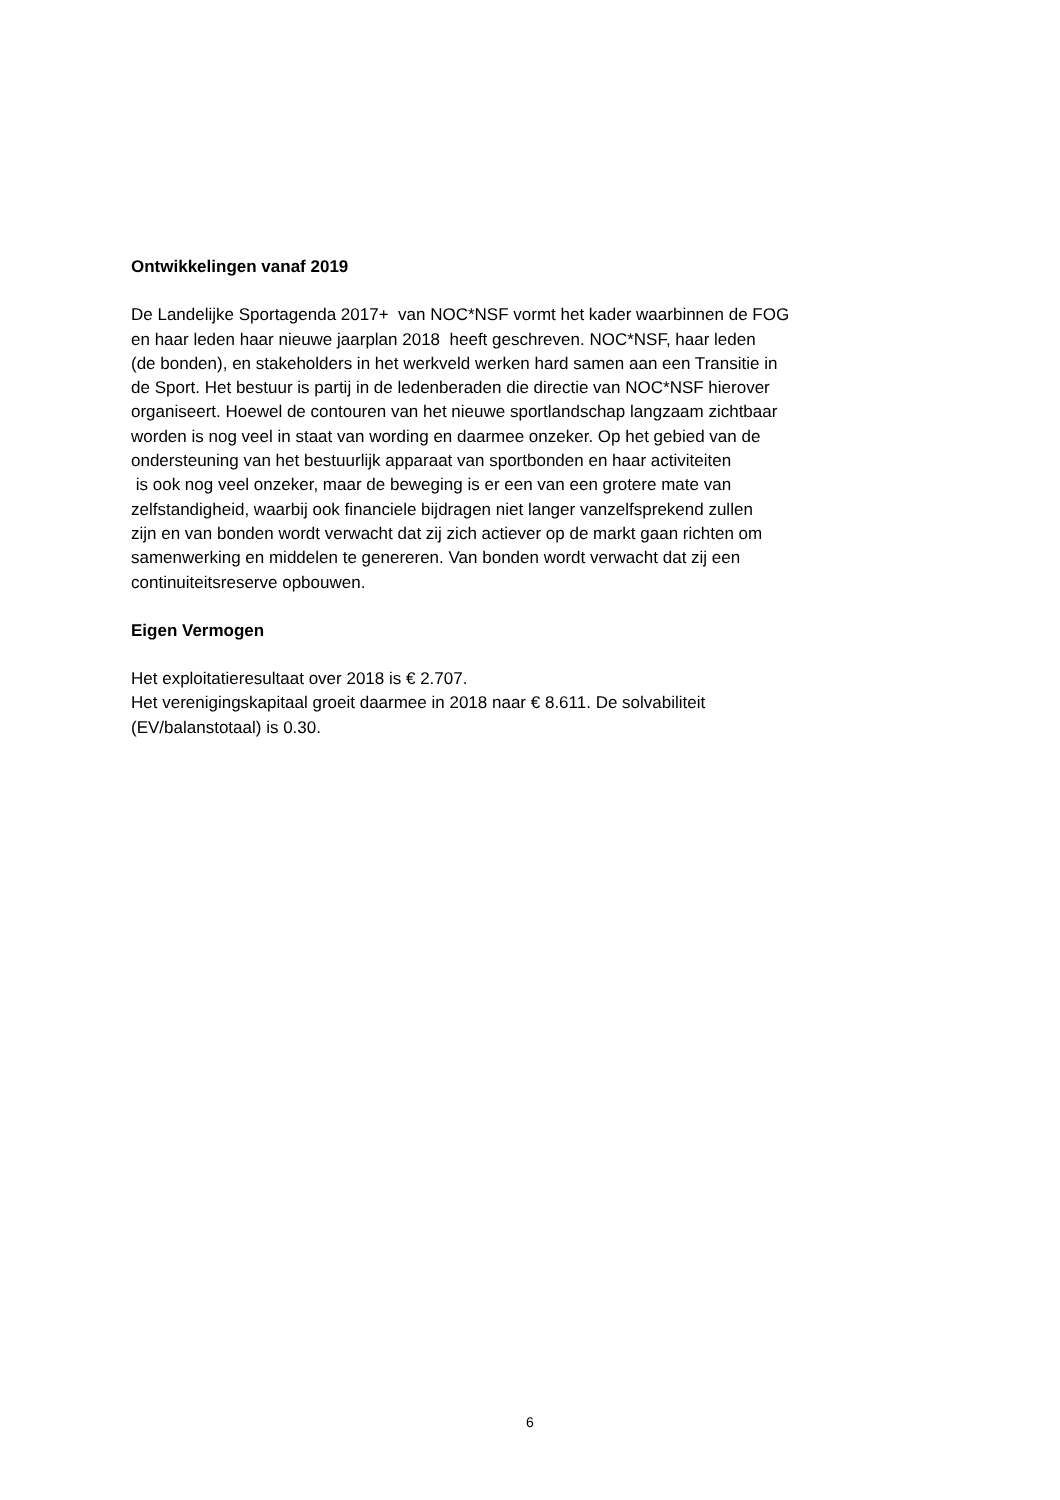Ontwikkelingen vanaf 2019
De Landelijke Sportagenda 2017+ van NOC*NSF vormt het kader waarbinnen de FOG
en haar leden haar nieuwe jaarplan 2018 heeft geschreven. NOC*NSF, haar leden
(de bonden), en stakeholders in het werkveld werken hard samen aan een Transitie in
de Sport. Het bestuur is partij in de ledenberaden die directie van NOC*NSF hierover
organiseert. Hoewel de contouren van het nieuwe sportlandschap langzaam zichtbaar
worden is nog veel in staat van wording en daarmee onzeker. Op het gebied van de
ondersteuning van het bestuurlijk apparaat van sportbonden en haar activiteiten
is ook nog veel onzeker, maar de beweging is er een van een grotere mate van
zelfstandigheid, waarbij ook financiele bijdragen niet langer vanzelfsprekend zullen
zijn en van bonden wordt verwacht dat zij zich actiever op de markt gaan richten om
samenwerking en middelen te genereren. Van bonden wordt verwacht dat zij een
continuiteitsreserve opbouwen.
Eigen Vermogen
Het exploitatieresultaat over 2018 is € 2.707.
Het verenigingskapitaal groeit daarmee in 2018 naar € 8.611. De solvabiliteit
(EV/balanstotaal) is 0.30.
6